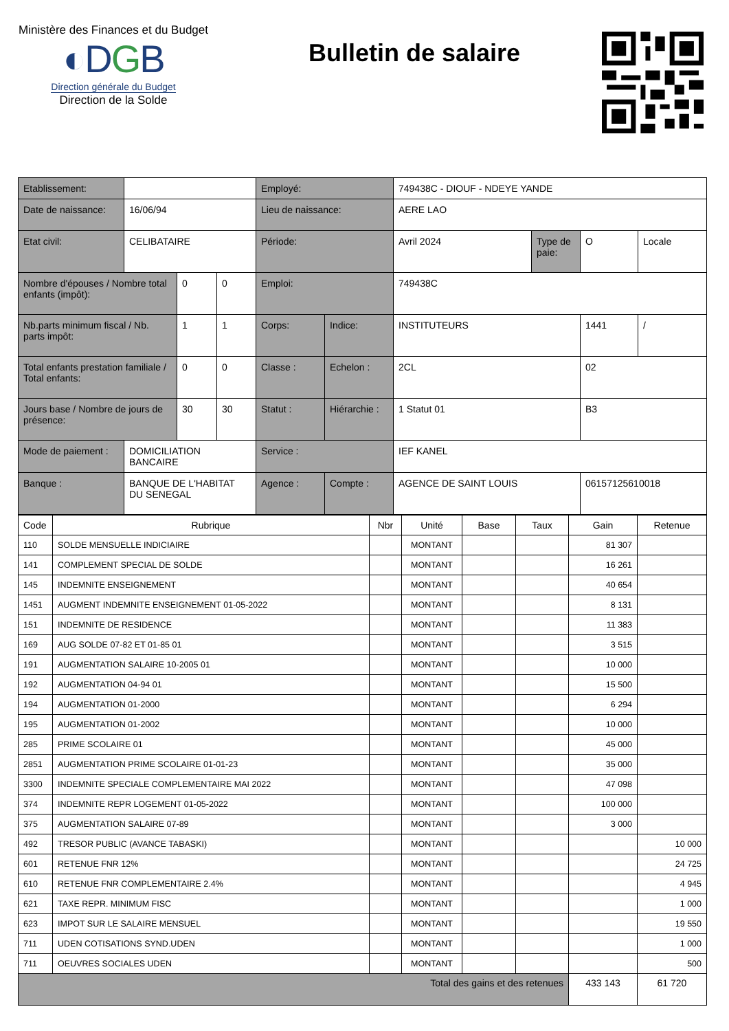Ministère des Finances et du Budget
◐DGB
Direction générale du Budget
Direction de la Solde
Bulletin de salaire
| Etablissement: | | | | Employé: | | 749438C - DIOUF - NDEYE YANDE | | | |
| Date de naissance: | 16/06/94 | | | Lieu de naissance: | | AERE LAO | | | |
| Etat civil: | CELIBATAIRE | | | Période: | | Avril 2024 | Type de paie: | O | Locale |
| Nombre d'épouses / Nombre total enfants (impôt): | | 0 | 0 | Emploi: | | 749438C | | | |
| Nb.parts minimum fiscal / Nb. parts impôt: | | 1 | 1 | Corps: | Indice: | INSTITUTEURS | | 1441 | / |
| Total enfants prestation familiale / Total enfants: | | 0 | 0 | Classe : | Echelon : | 2CL | | 02 | |
| Jours base / Nombre de jours de présence: | | 30 | 30 | Statut : | Hiérarchie : | 1 Statut 01 | | B3 | |
| Mode de paiement : | DOMICILIATION BANCAIRE | | | Service : | | IEF KANEL | | | |
| Banque : | BANQUE DE L'HABITAT DU SENEGAL | | | Agence : | Compte : | AGENCE DE SAINT LOUIS | | 06157125610018 | |
| Code | Rubrique | Nbr | Unité | Base | Taux | Gain | Retenue |
| --- | --- | --- | --- | --- | --- | --- | --- |
| 110 | SOLDE MENSUELLE INDICIAIRE | | MONTANT | | | 81 307 | |
| 141 | COMPLEMENT SPECIAL DE SOLDE | | MONTANT | | | 16 261 | |
| 145 | INDEMNITE ENSEIGNEMENT | | MONTANT | | | 40 654 | |
| 1451 | AUGMENT INDEMNITE ENSEIGNEMENT 01-05-2022 | | MONTANT | | | 8 131 | |
| 151 | INDEMNITE DE RESIDENCE | | MONTANT | | | 11 383 | |
| 169 | AUG SOLDE 07-82 ET 01-85 01 | | MONTANT | | | 3 515 | |
| 191 | AUGMENTATION SALAIRE 10-2005 01 | | MONTANT | | | 10 000 | |
| 192 | AUGMENTATION 04-94 01 | | MONTANT | | | 15 500 | |
| 194 | AUGMENTATION 01-2000 | | MONTANT | | | 6 294 | |
| 195 | AUGMENTATION 01-2002 | | MONTANT | | | 10 000 | |
| 285 | PRIME SCOLAIRE 01 | | MONTANT | | | 45 000 | |
| 2851 | AUGMENTATION PRIME SCOLAIRE 01-01-23 | | MONTANT | | | 35 000 | |
| 3300 | INDEMNITE SPECIALE COMPLEMENTAIRE MAI 2022 | | MONTANT | | | 47 098 | |
| 374 | INDEMNITE REPR LOGEMENT 01-05-2022 | | MONTANT | | | 100 000 | |
| 375 | AUGMENTATION SALAIRE 07-89 | | MONTANT | | | 3 000 | |
| 492 | TRESOR PUBLIC (AVANCE TABASKI) | | MONTANT | | | | 10 000 |
| 601 | RETENUE FNR 12% | | MONTANT | | | | 24 725 |
| 610 | RETENUE FNR COMPLEMENTAIRE 2.4% | | MONTANT | | | | 4 945 |
| 621 | TAXE REPR. MINIMUM FISC | | MONTANT | | | | 1 000 |
| 623 | IMPOT SUR LE SALAIRE MENSUEL | | MONTANT | | | | 19 550 |
| 711 | UDEN COTISATIONS SYND.UDEN | | MONTANT | | | | 1 000 |
| 711 | OEUVRES SOCIALES UDEN | | MONTANT | | | | 500 |
| Total des gains et des retenues | | | | | | 433 143 | 61 720 |